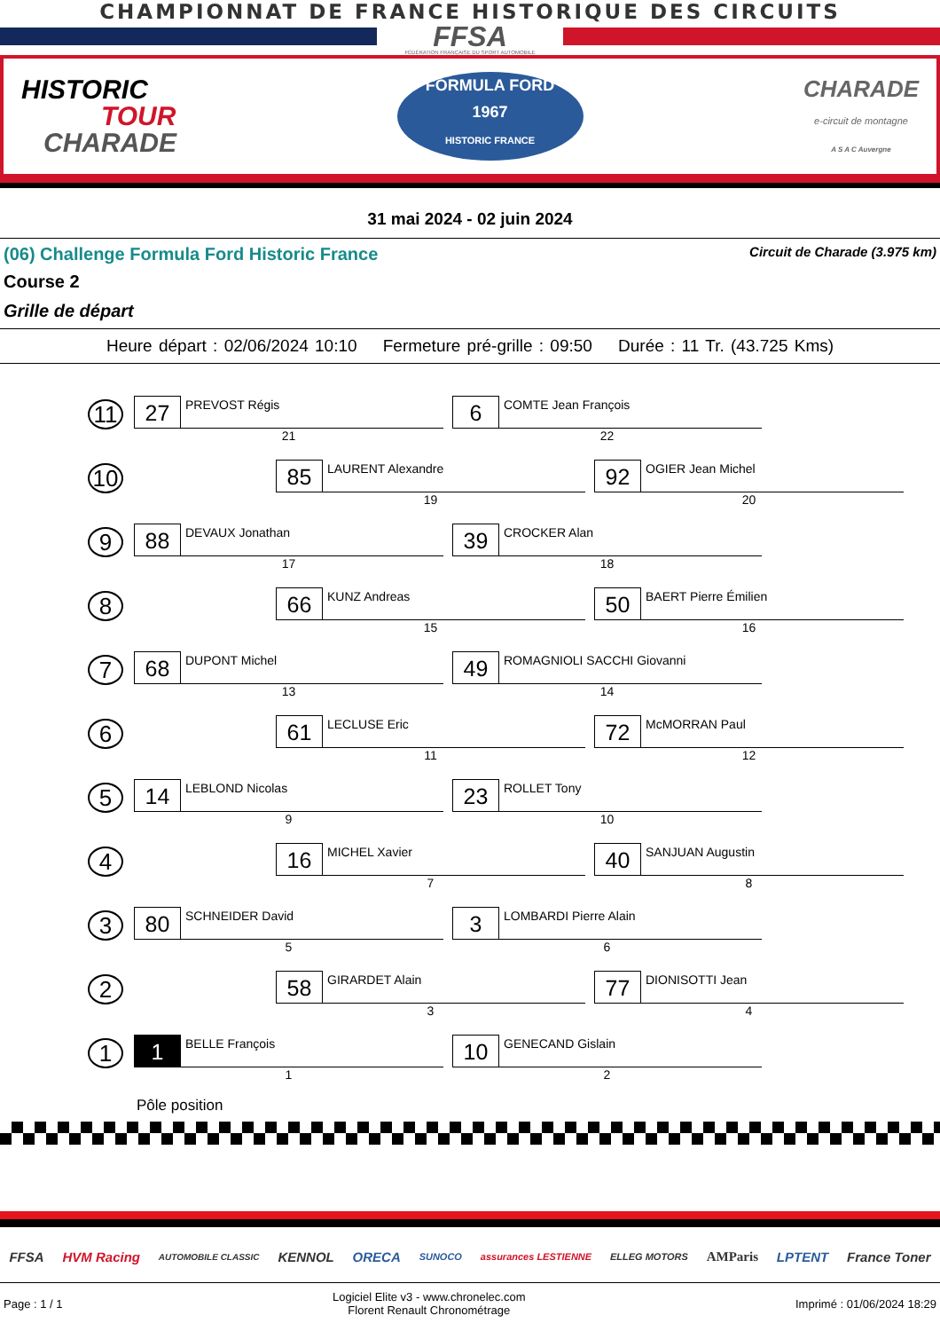CHAMPIONNAT DE FRANCE HISTORIQUE DES CIRCUITS
FFSA
FÉDÉRATION FRANÇAISE DU SPORT AUTOMOBILE
HISTORIC
TOUR
CHARADE
FORMULA FORD
1967
HISTORIC FRANCE
CHARADE
e-circuit de montagne
A S A C Auvergne
31 mai 2024 - 02 juin 2024
(06) Challenge Formula Ford Historic France Circuit de Charade (3.975 km)
Course 2
Grille de départ
Heure départ : 02/06/2024 10:10 Fermeture pré-grille : 09:50 Durée : 11 Tr. (43.725 Kms)
11
27
PREVOST Régis
21
6
COMTE Jean François
22
10
85
LAURENT Alexandre
19
92
OGIER Jean Michel
20
9
88
DEVAUX Jonathan
17
39
CROCKER Alan
18
8
66
KUNZ Andreas
15
50
BAERT Pierre Émilien
16
7
68
DUPONT Michel
13
49
ROMAGNIOLI SACCHI Giovanni
14
6
61
LECLUSE Eric
11
72
McMORRAN Paul
12
5
14
LEBLOND Nicolas
9
23
ROLLET Tony
10
4
16
MICHEL Xavier
7
40
SANJUAN Augustin
8
3
80
SCHNEIDER David
5
3
LOMBARDI Pierre Alain
6
2
58
GIRARDET Alain
3
77
DIONISOTTI Jean
4
1
1
BELLE François
1
10
GENECAND Gislain
2
Pôle position
FFSA HVM Racing AUTOMOBILE CLASSIC KENNOL ORECA SUNOCO assurances LESTIENNE ELLEG MOTORS AMParis LPTENT France Toner
Page : 1 / 1 Logiciel Elite v3 - www.chronelec.com
Florent Renault Chronométrage Imprimé : 01/06/2024 18:29